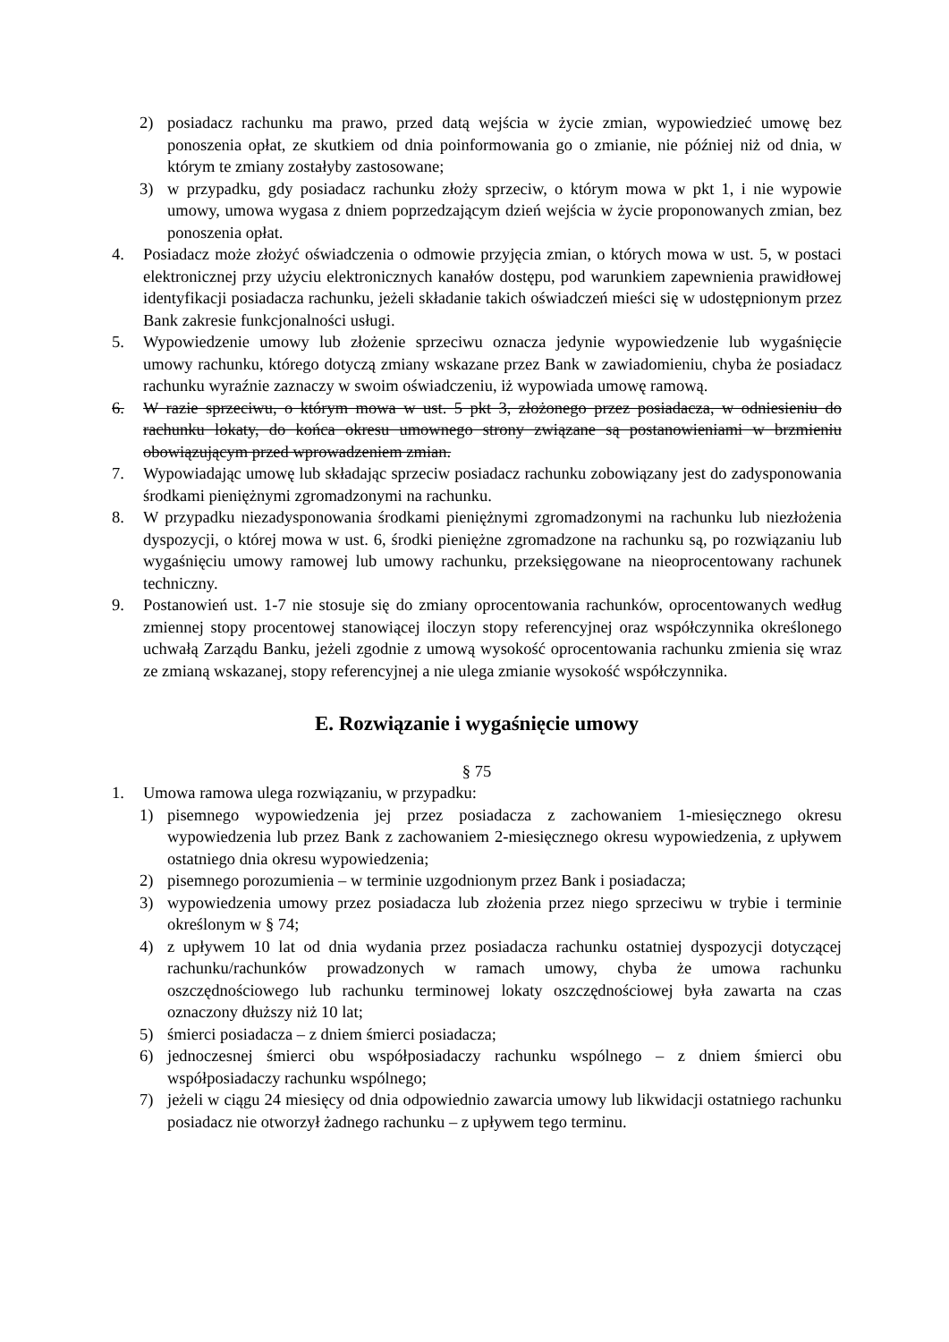2) posiadacz rachunku ma prawo, przed datą wejścia w życie zmian, wypowiedzieć umowę bez ponoszenia opłat, ze skutkiem od dnia poinformowania go o zmianie, nie później niż od dnia, w którym te zmiany zostałyby zastosowane;
3) w przypadku, gdy posiadacz rachunku złoży sprzeciw, o którym mowa w pkt 1, i nie wypowie umowy, umowa wygasa z dniem poprzedzającym dzień wejścia w życie proponowanych zmian, bez ponoszenia opłat.
4. Posiadacz może złożyć oświadczenia o odmowie przyjęcia zmian, o których mowa w ust. 5, w postaci elektronicznej przy użyciu elektronicznych kanałów dostępu, pod warunkiem zapewnienia prawidłowej identyfikacji posiadacza rachunku, jeżeli składanie takich oświadczeń mieści się w udostępnionym przez Bank zakresie funkcjonalności usługi.
5. Wypowiedzenie umowy lub złożenie sprzeciwu oznacza jedynie wypowiedzenie lub wygaśnięcie umowy rachunku, którego dotyczą zmiany wskazane przez Bank w zawiadomieniu, chyba że posiadacz rachunku wyraźnie zaznaczy w swoim oświadczeniu, iż wypowiada umowę ramową.
6. W razie sprzeciwu, o którym mowa w ust. 5 pkt 3, złożonego przez posiadacza, w odniesieniu do rachunku lokaty, do końca okresu umownego strony związane są postanowieniami w brzmieniu obowiązującym przed wprowadzeniem zmian.
7. Wypowiadając umowę lub składając sprzeciw posiadacz rachunku zobowiązany jest do zadysponowania środkami pieniężnymi zgromadzonymi na rachunku.
8. W przypadku niezadysponowania środkami pieniężnymi zgromadzonymi na rachunku lub niezłożenia dyspozycji, o której mowa w ust. 6, środki pieniężne zgromadzone na rachunku są, po rozwiązaniu lub wygaśnięciu umowy ramowej lub umowy rachunku, przeksięgowane na nieoprocentowany rachunek techniczny.
9. Postanowień ust. 1-7 nie stosuje się do zmiany oprocentowania rachunków, oprocentowanych według zmiennej stopy procentowej stanowiącej iloczyn stopy referencyjnej oraz współczynnika określonego uchwałą Zarządu Banku, jeżeli zgodnie z umową wysokość oprocentowania rachunku zmienia się wraz ze zmianą wskazanej, stopy referencyjnej a nie ulega zmianie wysokość współczynnika.
E. Rozwiązanie i wygaśnięcie umowy
§ 75
1. Umowa ramowa ulega rozwiązaniu, w przypadku:
1) pisemnego wypowiedzenia jej przez posiadacza z zachowaniem 1-miesięcznego okresu wypowiedzenia lub przez Bank z zachowaniem 2-miesięcznego okresu wypowiedzenia, z upływem ostatniego dnia okresu wypowiedzenia;
2) pisemnego porozumienia – w terminie uzgodnionym przez Bank i posiadacza;
3) wypowiedzenia umowy przez posiadacza lub złożenia przez niego sprzeciwu w trybie i terminie określonym w § 74;
4) z upływem 10 lat od dnia wydania przez posiadacza rachunku ostatniej dyspozycji dotyczącej rachunku/rachunków prowadzonych w ramach umowy, chyba że umowa rachunku oszczędnościowego lub rachunku terminowej lokaty oszczędnościowej była zawarta na czas oznaczony dłuższy niż 10 lat;
5) śmierci posiadacza – z dniem śmierci posiadacza;
6) jednoczesnej śmierci obu współposiadaczy rachunku wspólnego – z dniem śmierci obu współposiadaczy rachunku wspólnego;
7) jeżeli w ciągu 24 miesięcy od dnia odpowiednio zawarcia umowy lub likwidacji ostatniego rachunku posiadacz nie otworzył żadnego rachunku – z upływem tego terminu.